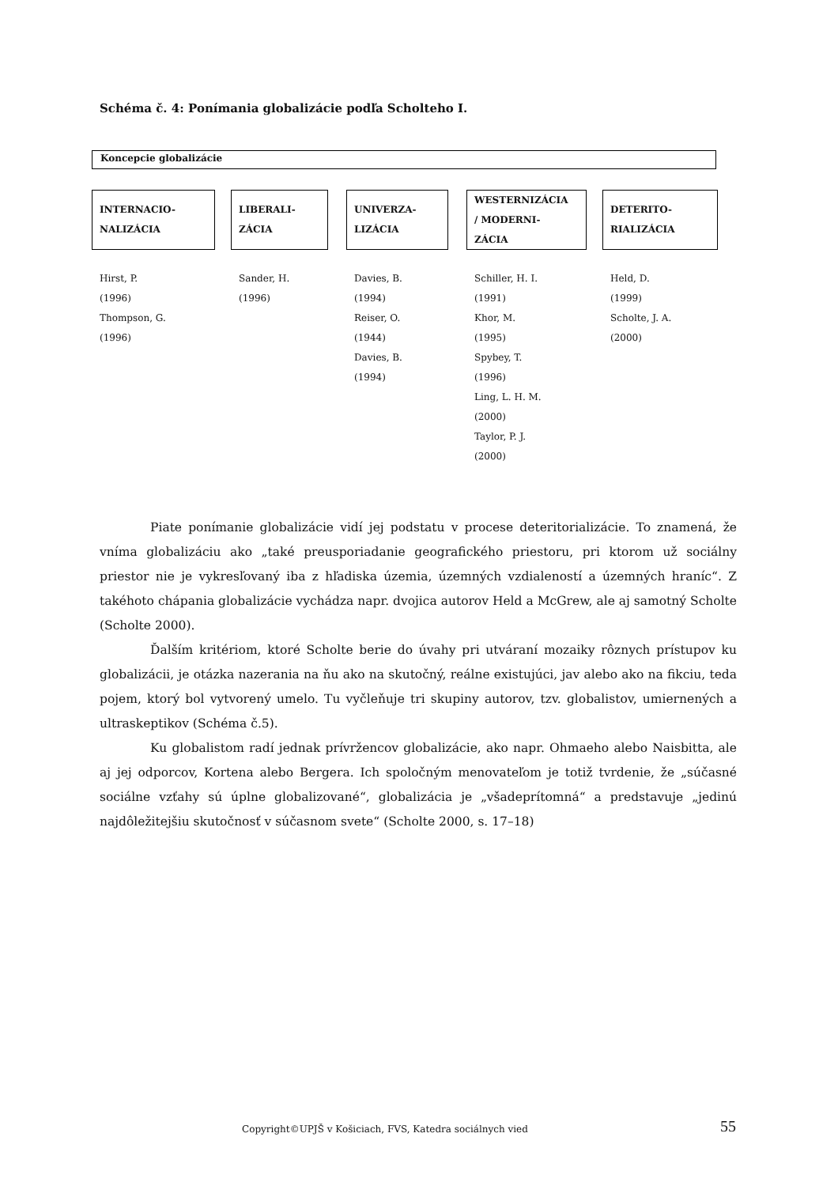Schéma č. 4: Ponímania globalizácie podľa Scholteho I.
Koncepcie globalizácie
INTERNACIO-
NALIZÁCIA
Hirst, P.
(1996)
Thompson, G.
(1996)
LIBERALI-
ZÁCIA
Sander, H.
(1996)
UNIVERZA-
LIZÁCIA
Davies, B.
(1994)
Reiser, O.
(1944)
Davies, B.
(1994)
WESTERNIZÁCIA
/ MODERNI-
ZÁCIA
Schiller, H. I.
(1991)
Khor, M.
(1995)
Spybey, T.
(1996)
Ling, L. H. M.
(2000)
Taylor, P. J.
(2000)
DETERITO-
RIALIZÁCIA
Held, D.
(1999)
Scholte, J. A.
(2000)
Piate ponímanie globalizácie vidí jej podstatu v procese deteritorializácie. To znamená, že vníma globalizáciu ako „také preusporiadanie geografického priestoru, pri ktorom už sociálny priestor nie je vykresľovaný iba z hľadiska územia, územných vzdialeností a územných hraníc“. Z takéhoto chápania globalizácie vychádza napr. dvojica autorov Held a McGrew, ale aj samotný Scholte (Scholte 2000).
Ďalším kritériom, ktoré Scholte berie do úvahy pri utváraní mozaiky rôznych prístupov ku globalizácii, je otázka nazerania na ňu ako na skutočný, reálne existujúci, jav alebo ako na fikciu, teda pojem, ktorý bol vytvorený umelo. Tu vyčleňuje tri skupiny autorov, tzv. globalistov, umiernených a ultraskeptikov (Schéma č.5).
Ku globalistom radí jednak prívržencov globalizácie, ako napr. Ohmaeho alebo Naisbitta, ale aj jej odporcov, Kortena alebo Bergera. Ich spoločným menovateľom je totiž tvrdenie, že „súčasné sociálne vzťahy sú úplne globalizované“, globalizácia je „všadeprítomná“ a predstavuje „jedinú najdôležitejšiu skutočnosť v súčasnom svete“ (Scholte 2000, s. 17–18)
Copyright©UPJŠ v Košiciach, FVS, Katedra sociálnych vied
55